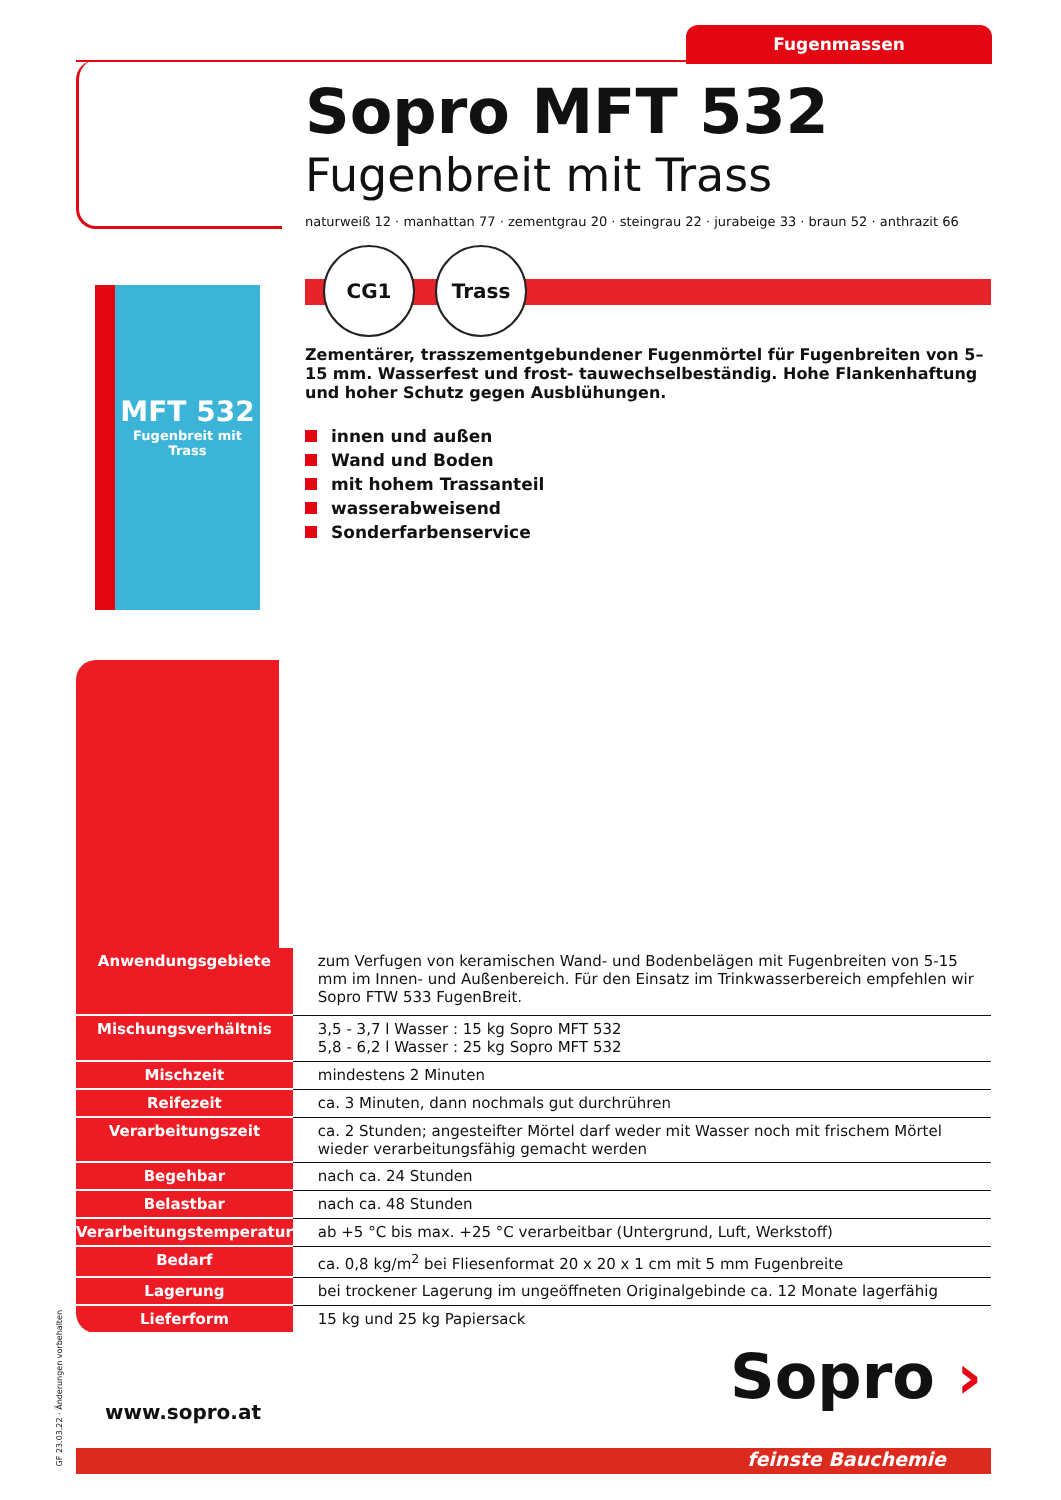Fugenmassen
MFT 532
Fugenbreit mit Trass
Sopro MFT 532
Fugenbreit mit Trass
naturweiß 12 · manhattan 77 · zementgrau 20 · steingrau 22 · jurabeige 33 · braun 52 · anthrazit 66
CG1 Trass
Zementärer, trasszementgebundener Fugenmörtel für Fugenbreiten von 5–15 mm. Wasserfest und frost- tauwechselbeständig. Hohe Flankenhaftung und hoher Schutz gegen Ausblühungen.
innen und außen
Wand und Boden
mit hohem Trassanteil
wasserabweisend
Sonderfarbenservice
| Anwendungsgebiete | zum Verfugen von keramischen Wand- und Bodenbelägen mit Fugenbreiten von 5-15 mm im Innen- und Außenbereich. Für den Einsatz im Trinkwasserbereich empfehlen wir Sopro FTW 533 FugenBreit. |
| Mischungsverhältnis | 3,5 - 3,7 l Wasser : 15 kg Sopro MFT 532 5,8 - 6,2 l Wasser : 25 kg Sopro MFT 532 |
| Mischzeit | mindestens 2 Minuten |
| Reifezeit | ca. 3 Minuten, dann nochmals gut durchrühren |
| Verarbeitungszeit | ca. 2 Stunden; angesteifter Mörtel darf weder mit Wasser noch mit frischem Mörtel wieder verarbeitungsfähig gemacht werden |
| Begehbar | nach ca. 24 Stunden |
| Belastbar | nach ca. 48 Stunden |
| Verarbeitungstemperatur | ab +5 °C bis max. +25 °C verarbeitbar (Untergrund, Luft, Werkstoff) |
| Bedarf | ca. 0,8 kg/m<sup>2</sup> bei Fliesenformat 20 x 20 x 1 cm mit 5 mm Fugenbreite |
| Lagerung | bei trockener Lagerung im ungeöffneten Originalgebinde ca. 12 Monate lagerfähig |
| Lieferform | 15 kg und 25 kg Papiersack |
GF 23.03.22 · Änderungen vorbehalten
www.sopro.at Sopro ›
feinste Bauchemie